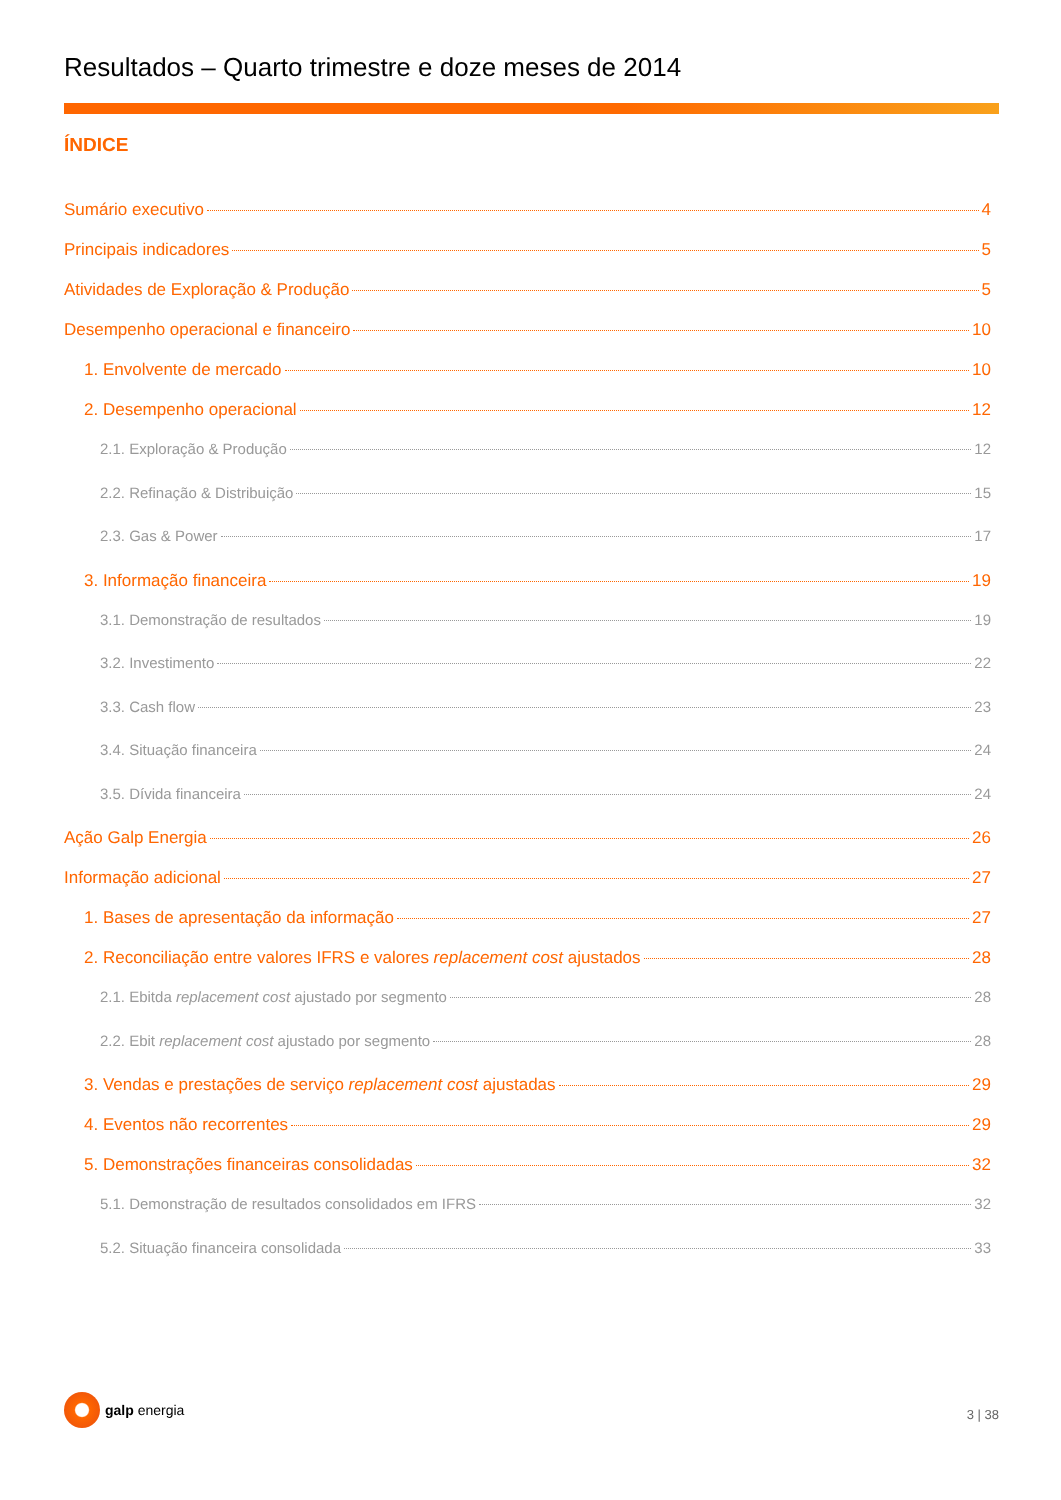Resultados – Quarto trimestre e doze meses de 2014
ÍNDICE
Sumário executivo 4
Principais indicadores 5
Atividades de Exploração & Produção 5
Desempenho operacional e financeiro 10
1. Envolvente de mercado 10
2. Desempenho operacional 12
2.1. Exploração & Produção 12
2.2. Refinação & Distribuição 15
2.3. Gas & Power 17
3. Informação financeira 19
3.1. Demonstração de resultados 19
3.2. Investimento 22
3.3. Cash flow 23
3.4. Situação financeira 24
3.5. Dívida financeira 24
Ação Galp Energia 26
Informação adicional 27
1. Bases de apresentação da informação 27
2. Reconciliação entre valores IFRS e valores replacement cost ajustados 28
2.1. Ebitda replacement cost ajustado por segmento 28
2.2. Ebit replacement cost ajustado por segmento 28
3. Vendas e prestações de serviço replacement cost ajustadas 29
4. Eventos não recorrentes 29
5. Demonstrações financeiras consolidadas 32
5.1. Demonstração de resultados consolidados em IFRS 32
5.2. Situação financeira consolidada 33
galp energia
3 | 38